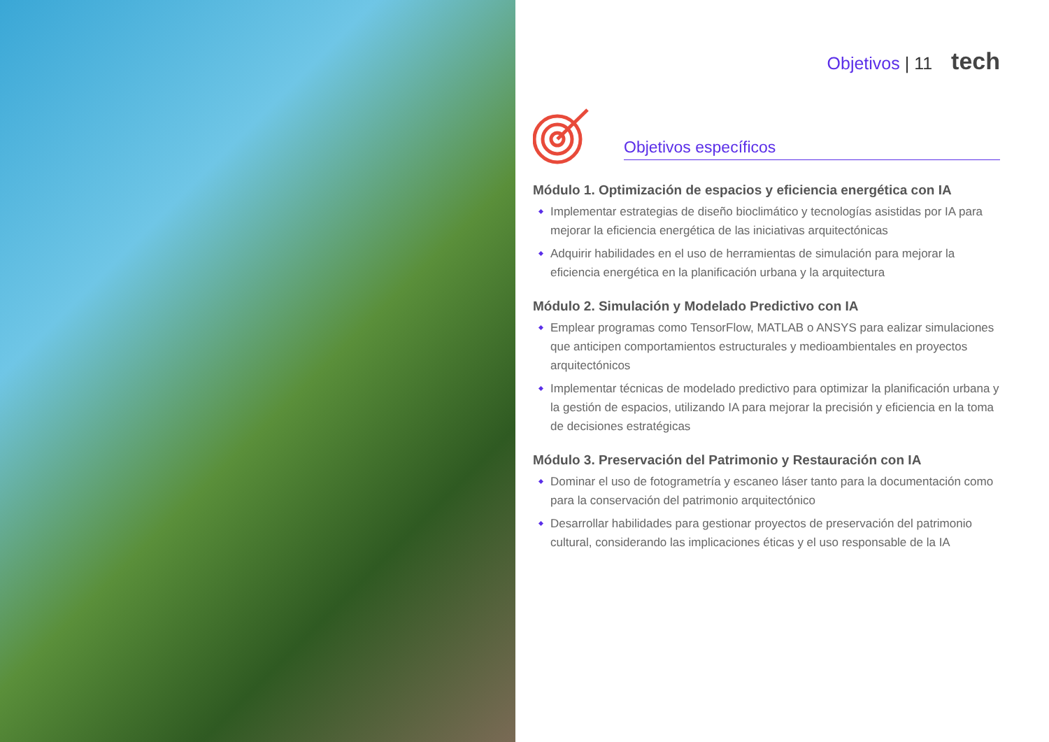Objetivos | 11 tech
Objetivos específicos
Módulo 1. Optimización de espacios y eficiencia energética con IA
Implementar estrategias de diseño bioclimático y tecnologías asistidas por IA para mejorar la eficiencia energética de las iniciativas arquitectónicas
Adquirir habilidades en el uso de herramientas de simulación para mejorar la eficiencia energética en la planificación urbana y la arquitectura
Módulo 2. Simulación y Modelado Predictivo con IA
Emplear programas como TensorFlow, MATLAB o ANSYS para ealizar simulaciones que anticipen comportamientos estructurales y medioambientales en proyectos arquitectónicos
Implementar técnicas de modelado predictivo para optimizar la planificación urbana y la gestión de espacios, utilizando IA para mejorar la precisión y eficiencia en la toma de decisiones estratégicas
Módulo 3. Preservación del Patrimonio y Restauración con IA
Dominar el uso de fotogrametría y escaneo láser tanto para la documentación como para la conservación del patrimonio arquitectónico
Desarrollar habilidades para gestionar proyectos de preservación del patrimonio cultural, considerando las implicaciones éticas y el uso responsable de la IA